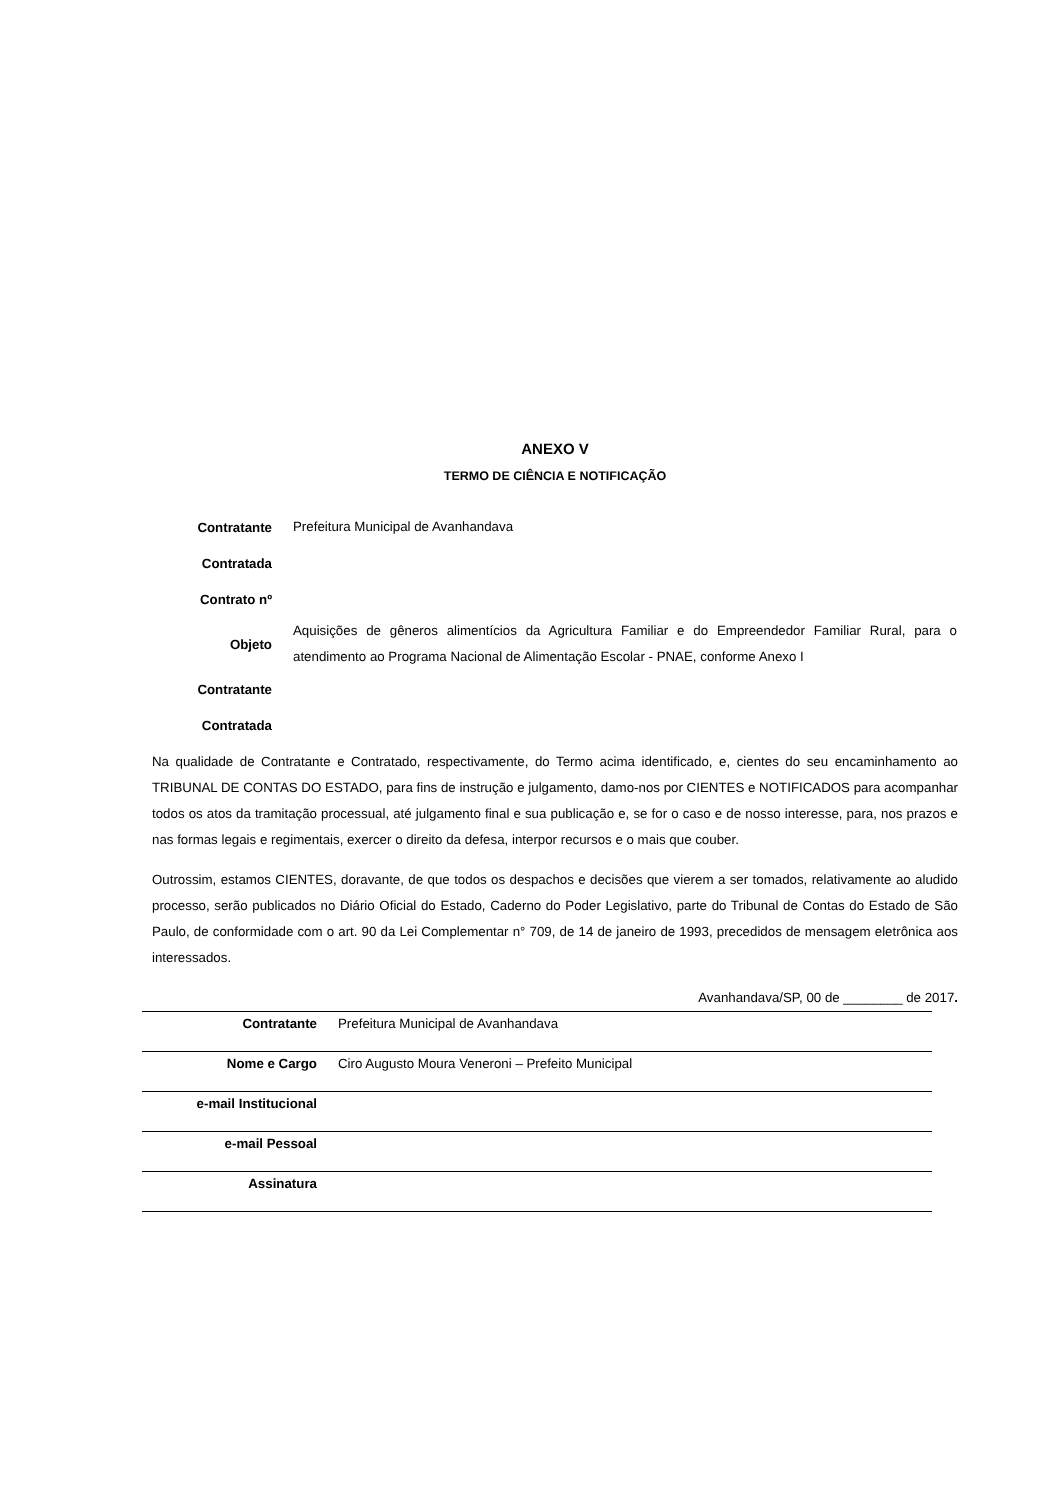ANEXO V
TERMO DE CIÊNCIA E NOTIFICAÇÃO
| Contratante | Prefeitura Municipal de Avanhandava |
| Contratada | |
| Contrato nº | |
| Objeto | Aquisições de gêneros alimentícios da Agricultura Familiar e do Empreendedor Familiar Rural, para o atendimento ao Programa Nacional de Alimentação Escolar - PNAE, conforme Anexo I |
| Contratante | |
| Contratada | |
Na qualidade de Contratante e Contratado, respectivamente, do Termo acima identificado, e, cientes do seu encaminhamento ao TRIBUNAL DE CONTAS DO ESTADO, para fins de instrução e julgamento, damo-nos por CIENTES e NOTIFICADOS para acompanhar todos os atos da tramitação processual, até julgamento final e sua publicação e, se for o caso e de nosso interesse, para, nos prazos e nas formas legais e regimentais, exercer o direito da defesa, interpor recursos e o mais que couber.
Outrossim, estamos CIENTES, doravante, de que todos os despachos e decisões que vierem a ser tomados, relativamente ao aludido processo, serão publicados no Diário Oficial do Estado, Caderno do Poder Legislativo, parte do Tribunal de Contas do Estado de São Paulo, de conformidade com o art. 90 da Lei Complementar n° 709, de 14 de janeiro de 1993, precedidos de mensagem eletrônica aos interessados.
Avanhandava/SP, 00 de ________ de 2017.
| Contratante | Prefeitura Municipal de Avanhandava |
| Nome e Cargo | Ciro Augusto Moura Veneroni – Prefeito Municipal |
| e-mail Institucional | |
| e-mail Pessoal | |
| Assinatura | |